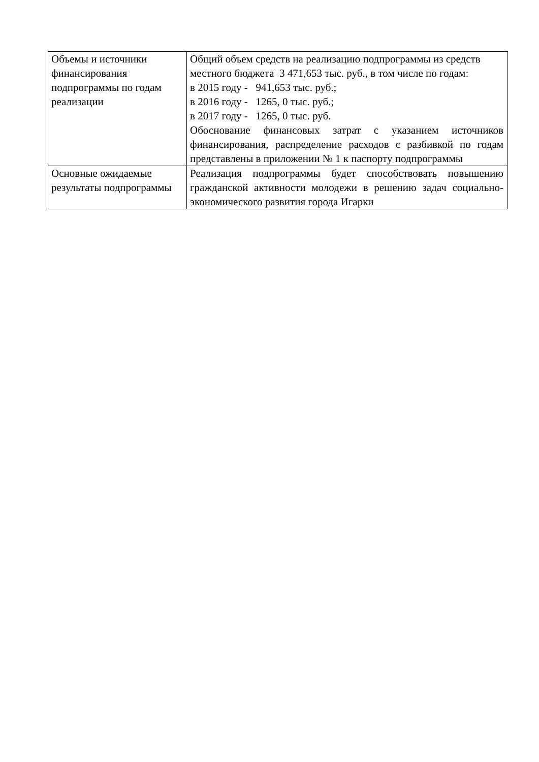| Объемы и источники финансирования подпрограммы по годам реализации | Общий объем средств на реализацию подпрограммы из средств местного бюджета 3 471,653 тыс. руб., в том числе по годам: в 2015 году - 941,653 тыс. руб.; в 2016 году - 1265, 0 тыс. руб.; в 2017 году - 1265, 0 тыс. руб. Обоснование финансовых затрат с указанием источников финансирования, распределение расходов с разбивкой по годам представлены в приложении № 1 к паспорту подпрограммы |
| Основные ожидаемые результаты подпрограммы | Реализация подпрограммы будет способствовать повышению гражданской активности молодежи в решению задач социально-экономического развития города Игарки |